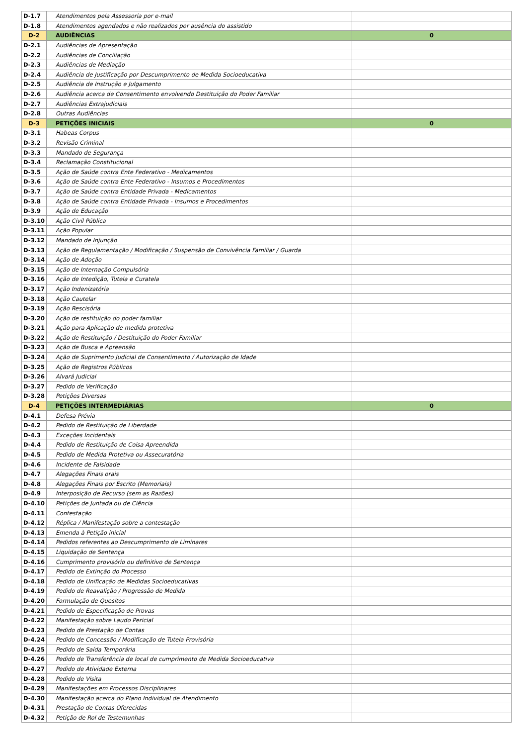| D-1.7 | Atendimentos pela Assessoria por e-mail | |
| D-1.8 | Atendimentos agendados e não realizados por ausência do assistido | |
| D-2 | AUDIÊNCIAS | 0 |
| D-2.1 | Audiências de Apresentação | |
| D-2.2 | Audiências de Conciliação | |
| D-2.3 | Audiências de Mediação | |
| D-2.4 | Audiência de Justificação por Descumprimento de Medida Socioeducativa | |
| D-2.5 | Audiência de Instrução e Julgamento | |
| D-2.6 | Audiência acerca de Consentimento envolvendo Destituição do Poder Familiar | |
| D-2.7 | Audiências Extrajudiciais | |
| D-2.8 | Outras Audiências | |
| D-3 | PETIÇÕES INICIAIS | 0 |
| D-3.1 | Habeas Corpus | |
| D-3.2 | Revisão Criminal | |
| D-3.3 | Mandado de Segurança | |
| D-3.4 | Reclamação Constitucional | |
| D-3.5 | Ação de Saúde contra Ente Federativo - Medicamentos | |
| D-3.6 | Ação de Saúde contra Ente Federativo - Insumos e Procedimentos | |
| D-3.7 | Ação de Saúde contra Entidade Privada - Medicamentos | |
| D-3.8 | Ação de Saúde contra Entidade Privada - Insumos e Procedimentos | |
| D-3.9 | Ação de Educação | |
| D-3.10 | Ação Civil Pública | |
| D-3.11 | Ação Popular | |
| D-3.12 | Mandado de Injunção | |
| D-3.13 | Ação de Regulamentação / Modificação / Suspensão de Convivência Familiar / Guarda | |
| D-3.14 | Ação de Adoção | |
| D-3.15 | Ação de Internação Compulsória | |
| D-3.16 | Ação de Intedição, Tutela e Curatela | |
| D-3.17 | Ação Indenizatória | |
| D-3.18 | Ação Cautelar | |
| D-3.19 | Ação Rescisória | |
| D-3.20 | Ação de restituição do poder familiar | |
| D-3.21 | Ação para Aplicação de medida protetiva | |
| D-3.22 | Ação de Restituição / Destituição do Poder Familiar | |
| D-3.23 | Ação de Busca e Apreensão | |
| D-3.24 | Ação de Suprimento Judicial de Consentimento / Autorização de Idade | |
| D-3.25 | Ação de Registros Públicos | |
| D-3.26 | Alvará Judicial | |
| D-3.27 | Pedido de Verificação | |
| D-3.28 | Petições Diversas | |
| D-4 | PETIÇÕES INTERMEDIÁRIAS | 0 |
| D-4.1 | Defesa Prévia | |
| D-4.2 | Pedido de Restituição de Liberdade | |
| D-4.3 | Exceções Incidentais | |
| D-4.4 | Pedido de Restituição de Coisa Apreendida | |
| D-4.5 | Pedido de Medida Protetiva ou Assecuratória | |
| D-4.6 | Incidente de Falsidade | |
| D-4.7 | Alegações Finais orais | |
| D-4.8 | Alegações Finais por Escrito (Memoriais) | |
| D-4.9 | Interposição de Recurso (sem as Razões) | |
| D-4.10 | Petições de Juntada ou de Ciência | |
| D-4.11 | Contestação | |
| D-4.12 | Réplica / Manifestação sobre a contestação | |
| D-4.13 | Emenda à Petição inicial | |
| D-4.14 | Pedidos referentes ao Descumprimento de Liminares | |
| D-4.15 | Liquidação de Sentença | |
| D-4.16 | Cumprimento provisório ou definitivo de Sentença | |
| D-4.17 | Pedido de Extinção do Processo | |
| D-4.18 | Pedido de Unificação de Medidas Socioeducativas | |
| D-4.19 | Pedido de Reavalição / Progressão de Medida | |
| D-4.20 | Formulação de Quesitos | |
| D-4.21 | Pedido de Especificação de Provas | |
| D-4.22 | Manifestação sobre Laudo Pericial | |
| D-4.23 | Pedido de Prestação de Contas | |
| D-4.24 | Pedido de Concessão / Modificação de Tutela Provisória | |
| D-4.25 | Pedido de Saída Temporária | |
| D-4.26 | Pedido de Transferência de local de cumprimento de Medida Socioeducativa | |
| D-4.27 | Pedido de Atividade Externa | |
| D-4.28 | Pedido de Visita | |
| D-4.29 | Manifestações em Processos Disciplinares | |
| D-4.30 | Manifestação acerca do Plano Individual de Atendimento | |
| D-4.31 | Prestação de Contas Oferecidas | |
| D-4.32 | Petição de Rol de Testemunhas | |